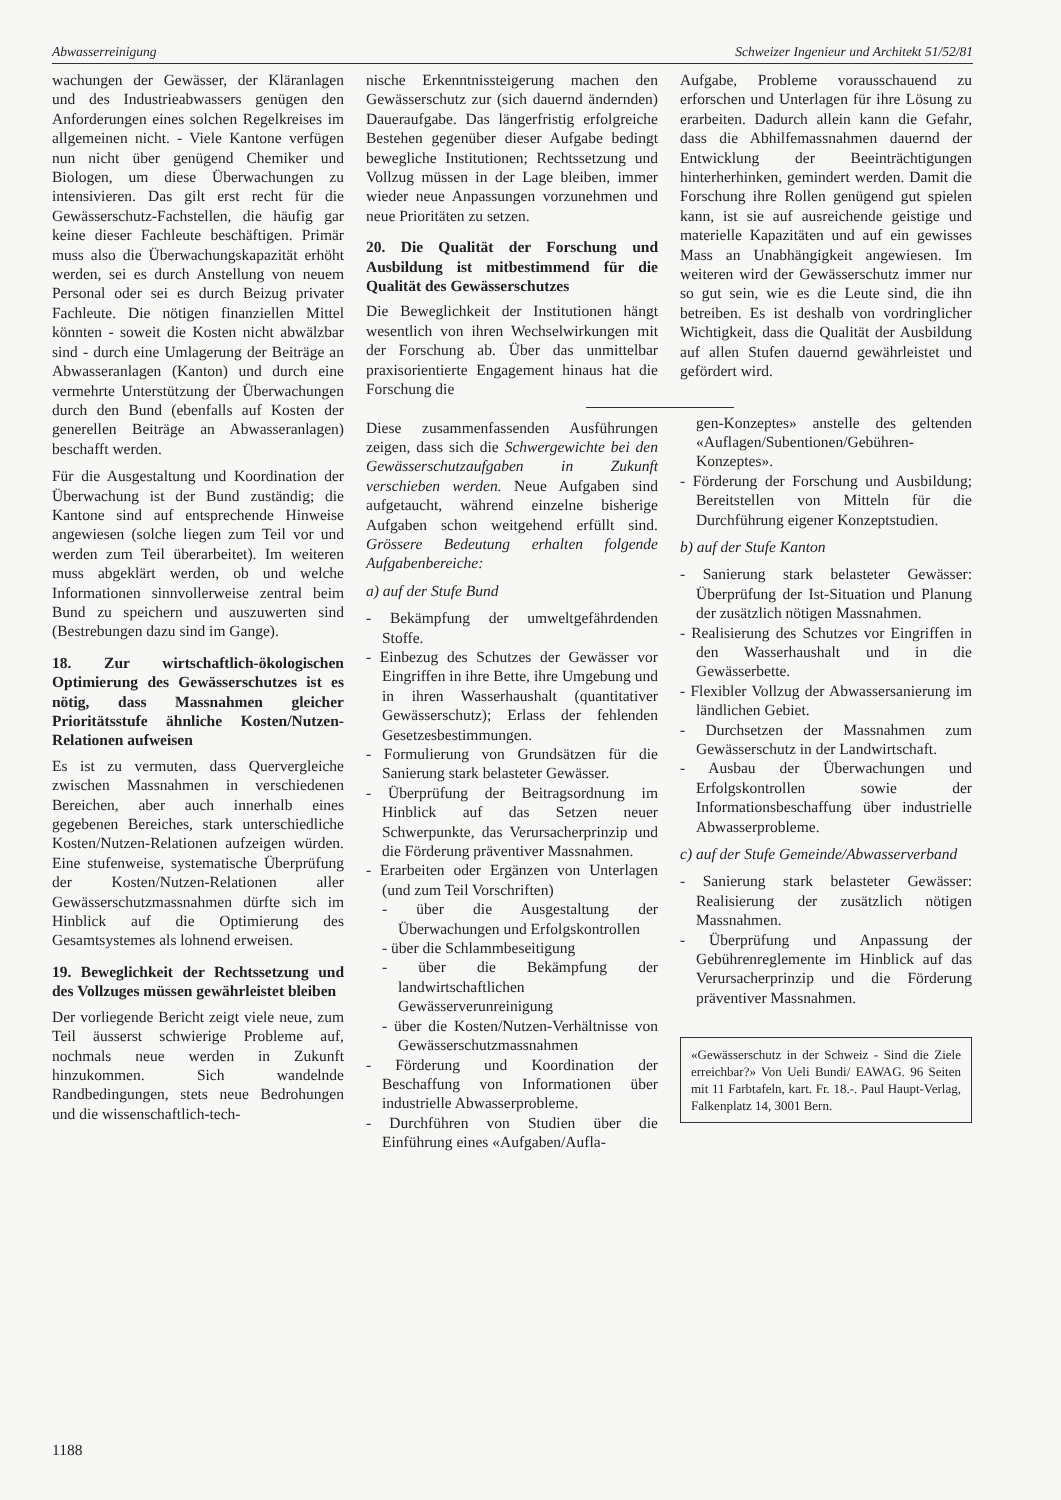Abwasserreinigung Schweizer Ingenieur und Architekt 51/52/81
wachungen der Gewässer, der Kläranlagen und des Industrieabwassers genügen den Anforderungen eines solchen Regelkreises im allgemeinen nicht. - Viele Kantone verfügen nun nicht über genügend Chemiker und Biologen, um diese Überwachungen zu intensivieren. Das gilt erst recht für die Gewässerschutz-Fachstellen, die häufig gar keine dieser Fachleute beschäftigen. Primär muss also die Überwachungskapazität erhöht werden, sei es durch Anstellung von neuem Personal oder sei es durch Beizug privater Fachleute. Die nötigen finanziellen Mittel könnten - soweit die Kosten nicht abwälzbar sind - durch eine Umlagerung der Beiträge an Abwasseranlagen (Kanton) und durch eine vermehrte Unterstützung der Überwachungen durch den Bund (ebenfalls auf Kosten der generellen Beiträge an Abwasseranlagen) beschafft werden.
Für die Ausgestaltung und Koordination der Überwachung ist der Bund zuständig; die Kantone sind auf entsprechende Hinweise angewiesen (solche liegen zum Teil vor und werden zum Teil überarbeitet). Im weiteren muss abgeklärt werden, ob und welche Informationen sinnvollerweise zentral beim Bund zu speichern und auszuwerten sind (Bestrebungen dazu sind im Gange).
18. Zur wirtschaftlich-ökologischen Optimierung des Gewässerschutzes ist es nötig, dass Massnahmen gleicher Prioritätsstufe ähnliche Kosten/Nutzen-Relationen aufweisen
Es ist zu vermuten, dass Quervergleiche zwischen Massnahmen in verschiedenen Bereichen, aber auch innerhalb eines gegebenen Bereiches, stark unterschiedliche Kosten/Nutzen-Relationen aufzeigen würden. Eine stufenweise, systematische Überprüfung der Kosten/Nutzen-Relationen aller Gewässerschutzmassnahmen dürfte sich im Hinblick auf die Optimierung des Gesamtsystemes als lohnend erweisen.
19. Beweglichkeit der Rechtssetzung und des Vollzuges müssen gewährleistet bleiben
Der vorliegende Bericht zeigt viele neue, zum Teil äusserst schwierige Probleme auf, nochmals neue werden in Zukunft hinzukommen. Sich wandelnde Randbedingungen, stets neue Bedrohungen und die wissenschaftlich-tech-
nische Erkenntnissteigerung machen den Gewässerschutz zur (sich dauernd ändernden) Daueraufgabe. Das längerfristig erfolgreiche Bestehen gegenüber dieser Aufgabe bedingt bewegliche Institutionen; Rechtssetzung und Vollzug müssen in der Lage bleiben, immer wieder neue Anpassungen vorzunehmen und neue Prioritäten zu setzen.
20. Die Qualität der Forschung und Ausbildung ist mitbestimmend für die Qualität des Gewässerschutzes
Die Beweglichkeit der Institutionen hängt wesentlich von ihren Wechselwirkungen mit der Forschung ab. Über das unmittelbar praxisorientierte Engagement hinaus hat die Forschung die
Diese zusammenfassenden Ausführungen zeigen, dass sich die Schwergewichte bei den Gewässerschutzaufgaben in Zukunft verschieben werden. Neue Aufgaben sind aufgetaucht, während einzelne bisherige Aufgaben schon weitgehend erfüllt sind. Grössere Bedeutung erhalten folgende Aufgabenbereiche:
a) auf der Stufe Bund
- Bekämpfung der umweltgefährdenden Stoffe.
- Einbezug des Schutzes der Gewässer vor Eingriffen in ihre Bette, ihre Umgebung und in ihren Wasserhaushalt (quantitativer Gewässerschutz); Erlass der fehlenden Gesetzesbestimmungen.
- Formulierung von Grundsätzen für die Sanierung stark belasteter Gewässer.
- Überprüfung der Beitragsordnung im Hinblick auf das Setzen neuer Schwerpunkte, das Verursacherprinzip und die Förderung präventiver Massnahmen.
- Erarbeiten oder Ergänzen von Unterlagen (und zum Teil Vorschriften)
- über die Ausgestaltung der Überwachungen und Erfolgskontrollen
- über die Schlammbeseitigung
- über die Bekämpfung der landwirtschaftlichen Gewässerverunreinigung
- über die Kosten/Nutzen-Verhältnisse von Gewässerschutzmassnahmen
- Förderung und Koordination der Beschaffung von Informationen über industrielle Abwasserprobleme.
- Durchführen von Studien über die Einführung eines «Aufgaben/Aufla-
Aufgabe, Probleme vorausschauend zu erforschen und Unterlagen für ihre Lösung zu erarbeiten. Dadurch allein kann die Gefahr, dass die Abhilfemassnahmen dauernd der Entwicklung der Beeinträchtigungen hinterherhinken, gemindert werden. Damit die Forschung ihre Rollen genügend gut spielen kann, ist sie auf ausreichende geistige und materielle Kapazitäten und auf ein gewisses Mass an Unabhängigkeit angewiesen. Im weiteren wird der Gewässerschutz immer nur so gut sein, wie es die Leute sind, die ihn betreiben. Es ist deshalb von vordringlicher Wichtigkeit, dass die Qualität der Ausbildung auf allen Stufen dauernd gewährleistet und gefördert wird.
gen-Konzeptes» anstelle des geltenden «Auflagen/Subentionen/Gebühren-Konzeptes».
- Förderung der Forschung und Ausbildung; Bereitstellen von Mitteln für die Durchführung eigener Konzeptstudien.
b) auf der Stufe Kanton
- Sanierung stark belasteter Gewässer: Überprüfung der Ist-Situation und Planung der zusätzlich nötigen Massnahmen.
- Realisierung des Schutzes vor Eingriffen in den Wasserhaushalt und in die Gewässerbette.
- Flexibler Vollzug der Abwassersanierung im ländlichen Gebiet.
- Durchsetzen der Massnahmen zum Gewässerschutz in der Landwirtschaft.
- Ausbau der Überwachungen und Erfolgskontrollen sowie der Informationsbeschaffung über industrielle Abwasserprobleme.
c) auf der Stufe Gemeinde/Abwasserverband
- Sanierung stark belasteter Gewässer: Realisierung der zusätzlich nötigen Massnahmen.
- Überprüfung und Anpassung der Gebührenreglemente im Hinblick auf das Verursacherprinzip und die Förderung präventiver Massnahmen.
«Gewässerschutz in der Schweiz - Sind die Ziele erreichbar?» Von Ueli Bundi/ EAWAG. 96 Seiten mit 11 Farbtafeln, kart. Fr. 18.-. Paul Haupt-Verlag, Falkenplatz 14, 3001 Bern.
1188